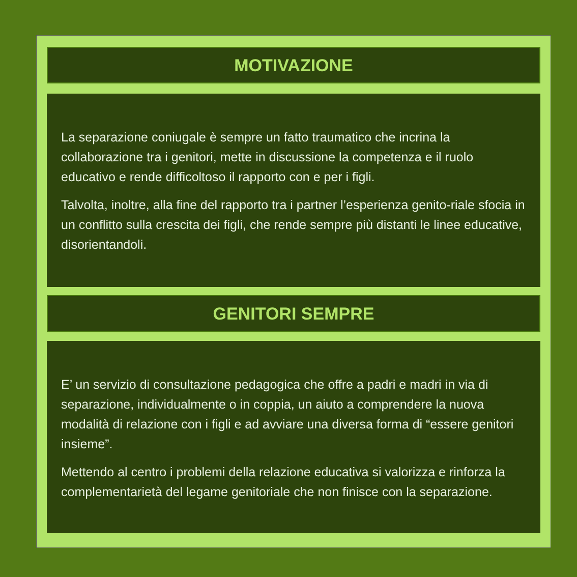MOTIVAZIONE
La separazione coniugale è sempre un fatto traumatico che incrina la collaborazione tra i genitori, mette in discussione la competenza e il ruolo educativo e rende difficoltoso il rapporto con e per i figli.
Talvolta, inoltre, alla fine del rapporto tra i partner l’esperienza genito-riale sfocia in un conflitto sulla crescita dei figli, che rende sempre più distanti le linee educative, disorientandoli.
GENITORI SEMPRE
E’ un servizio di consultazione pedagogica che offre a padri e madri in via di separazione, individualmente o in coppia, un aiuto a comprendere la nuova modalità di relazione con i figli e ad avviare una diversa forma di “essere genitori insieme”.
Mettendo al centro i problemi della relazione educativa si valorizza e rinforza la complementarietà del legame genitoriale che non finisce con la separazione.